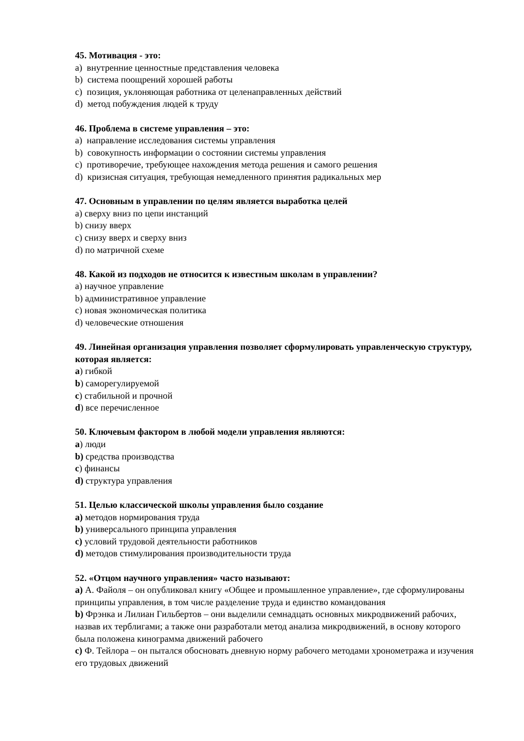45. Мотивация - это:
a) внутренние ценностные представления человека
b) система поощрений хорошей работы
c) позиция, уклоняющая работника от целенаправленных действий
d) метод побуждения людей к труду
46. Проблема в системе управления – это:
a) направление исследования системы управления
b) совокупность информации о состоянии системы управления
c) противоречие, требующее нахождения метода решения и самого решения
d) кризисная ситуация, требующая немедленного принятия радикальных мер
47. Основным в управлении по целям является выработка целей
a) сверху вниз по цепи инстанций
b) снизу вверх
c) снизу вверх и сверху вниз
d) по матричной схеме
48. Какой из подходов не относится к известным школам в управлении?
a) научное управление
b) административное управление
c) новая экономическая политика
d) человеческие отношения
49. Линейная организация управления позволяет сформулировать управленческую структуру, которая является:
a) гибкой
b) саморегулируемой
c) стабильной и прочной
d) все перечисленное
50. Ключевым фактором в любой модели управления являются:
a) люди
b) средства производства
c) финансы
d) структура управления
51. Целью классической школы управления было создание
a) методов нормирования труда
b) универсального принципа управления
c) условий трудовой деятельности работников
d) методов стимулирования производительности труда
52. «Отцом научного управления» часто называют:
a) А. Файоля – он опубликовал книгу «Общее и промышленное управление», где сформулированы принципы управления, в том числе разделение труда и единство командования
b) Фрэнка и Лилиан Гильбертов – они выделили семнадцать основных микродвижений рабочих, назвав их терблигами; а также они разработали метод анализа микродвижений, в основу которого была положена кинограмма движений рабочего
c) Ф. Тейлора – он пытался обосновать дневную норму рабочего методами хронометража и изучения его трудовых движений